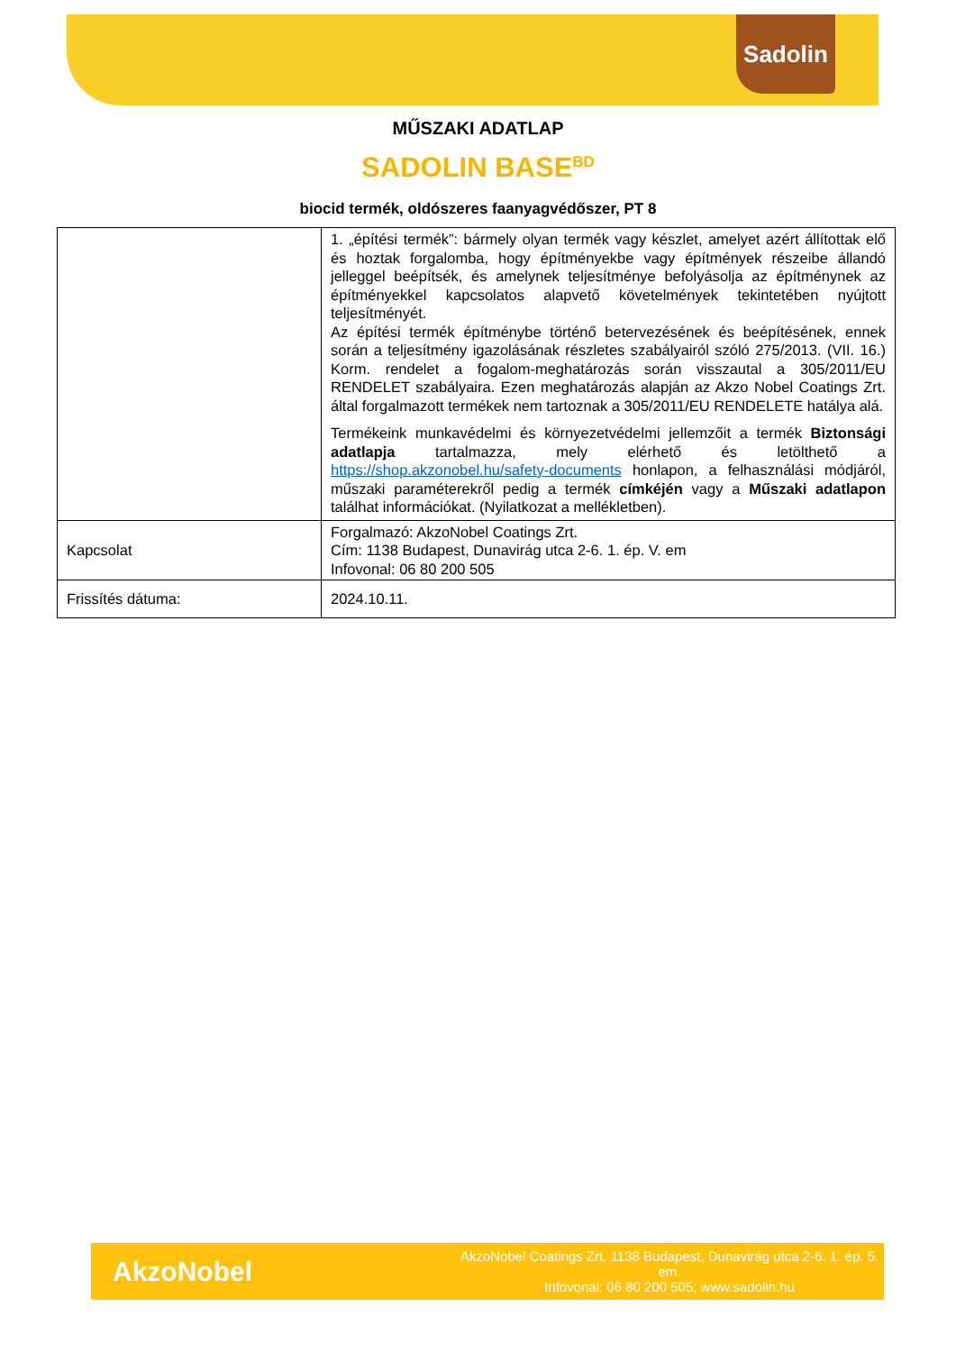Sadolin
MŰSZAKI ADATLAP
SADOLIN BASE<sup>BD</sup>
biocid termék, oldószeres faanyagvédőszer, PT 8
| | 1. „építési termék”: bármely olyan termék vagy készlet, amelyet azért állítottak elő és hoztak forgalomba, hogy építményekbe vagy építmények részeibe állandó jelleggel beépítsék, és amelynek teljesítménye befolyásolja az építménynek az építményekkel kapcsolatos alapvető követelmények tekintetében nyújtott teljesítményét. Az építési termék építménybe történő betervezésének és beépítésének, ennek során a teljesítmény igazolásának részletes szabályairól szóló 275/2013. (VII. 16.) Korm. rendelet a fogalom-meghatározás során visszautal a 305/2011/EU RENDELET szabályaira. Ezen meghatározás alapján az Akzo Nobel Coatings Zrt. által forgalmazott termékek nem tartoznak a 305/2011/EU RENDELETE hatálya alá. Termékeink munkavédelmi és környezetvédelmi jellemzőit a termék Biztonsági adatlapja tartalmazza, mely elérhető és letölthető a https://shop.akzonobel.hu/safety-documents honlapon, a felhasználási módjáról, műszaki paraméterekről pedig a termék címkéjén vagy a Műszaki adatlapon találhat információkat. (Nyilatkozat a mellékletben). |
| Kapcsolat | Forgalmazó: AkzoNobel Coatings Zrt. Cím: 1138 Budapest, Dunavirág utca 2-6. 1. ép. V. em Infovonal: 06 80 200 505 |
| Frissítés dátuma: | 2024.10.11. |
AkzoNobel
AkzoNobel Coatings Zrt. 1138 Budapest, Dunavirág utca 2-6. 1. ép. 5. em.
Infovonal: 06 80 200 505; www.sadolin.hu